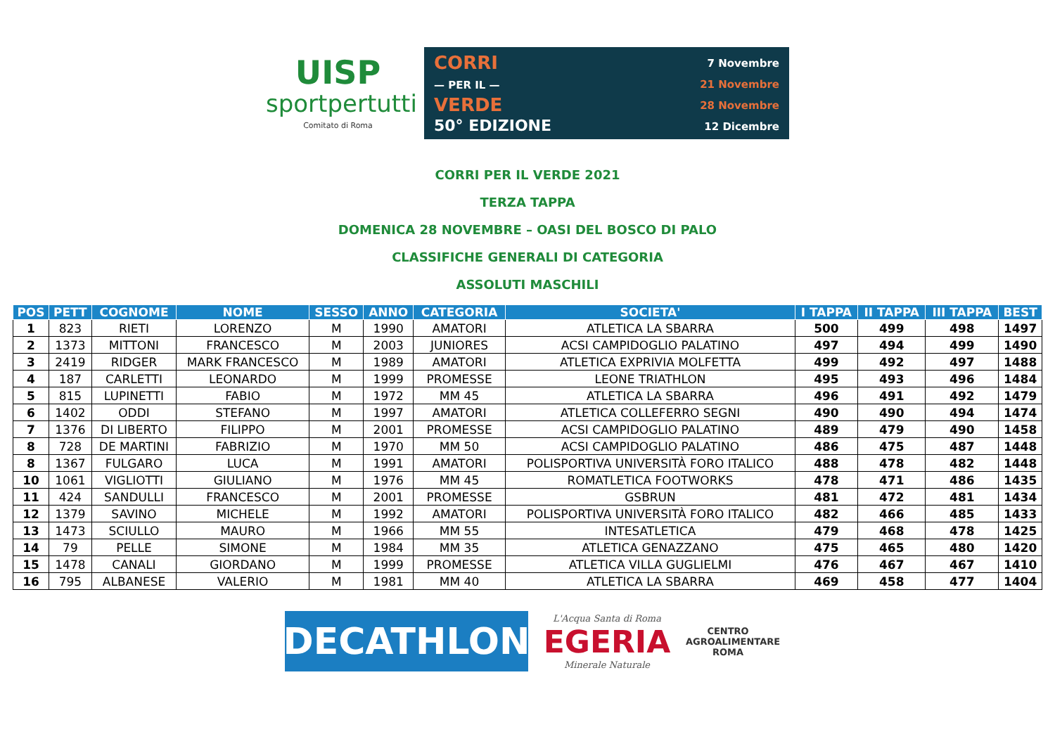UISP
sportpertutti
Comitato di Roma
CORRI
— PER IL —
VERDE
50° EDIZIONE
7 Novembre
21 Novembre
28 Novembre
12 Dicembre
CORRI PER IL VERDE 2021
TERZA TAPPA
DOMENICA 28 NOVEMBRE – OASI DEL BOSCO DI PALO
CLASSIFICHE GENERALI DI CATEGORIA
ASSOLUTI MASCHILI
| POS | PETT | COGNOME | NOME | SESSO | ANNO | CATEGORIA | SOCIETA' | I TAPPA | II TAPPA | III TAPPA | BEST |
| --- | --- | --- | --- | --- | --- | --- | --- | --- | --- | --- | --- |
| 1 | 823 | RIETI | LORENZO | M | 1990 | AMATORI | ATLETICA LA SBARRA | 500 | 499 | 498 | 1497 |
| 2 | 1373 | MITTONI | FRANCESCO | M | 2003 | JUNIORES | ACSI CAMPIDOGLIO PALATINO | 497 | 494 | 499 | 1490 |
| 3 | 2419 | RIDGER | MARK FRANCESCO | M | 1989 | AMATORI | ATLETICA EXPRIVIA MOLFETTA | 499 | 492 | 497 | 1488 |
| 4 | 187 | CARLETTI | LEONARDO | M | 1999 | PROMESSE | LEONE TRIATHLON | 495 | 493 | 496 | 1484 |
| 5 | 815 | LUPINETTI | FABIO | M | 1972 | MM 45 | ATLETICA LA SBARRA | 496 | 491 | 492 | 1479 |
| 6 | 1402 | ODDI | STEFANO | M | 1997 | AMATORI | ATLETICA COLLEFERRO SEGNI | 490 | 490 | 494 | 1474 |
| 7 | 1376 | DI LIBERTO | FILIPPO | M | 2001 | PROMESSE | ACSI CAMPIDOGLIO PALATINO | 489 | 479 | 490 | 1458 |
| 8 | 728 | DE MARTINI | FABRIZIO | M | 1970 | MM 50 | ACSI CAMPIDOGLIO PALATINO | 486 | 475 | 487 | 1448 |
| 8 | 1367 | FULGARO | LUCA | M | 1991 | AMATORI | POLISPORTIVA UNIVERSITÀ FORO ITALICO | 488 | 478 | 482 | 1448 |
| 10 | 1061 | VIGLIOTTI | GIULIANO | M | 1976 | MM 45 | ROMATLETICA FOOTWORKS | 478 | 471 | 486 | 1435 |
| 11 | 424 | SANDULLI | FRANCESCO | M | 2001 | PROMESSE | GSBRUN | 481 | 472 | 481 | 1434 |
| 12 | 1379 | SAVINO | MICHELE | M | 1992 | AMATORI | POLISPORTIVA UNIVERSITÀ FORO ITALICO | 482 | 466 | 485 | 1433 |
| 13 | 1473 | SCIULLO | MAURO | M | 1966 | MM 55 | INTESATLETICA | 479 | 468 | 478 | 1425 |
| 14 | 79 | PELLE | SIMONE | M | 1984 | MM 35 | ATLETICA GENAZZANO | 475 | 465 | 480 | 1420 |
| 15 | 1478 | CANALI | GIORDANO | M | 1999 | PROMESSE | ATLETICA VILLA GUGLIELMI | 476 | 467 | 467 | 1410 |
| 16 | 795 | ALBANESE | VALERIO | M | 1981 | MM 40 | ATLETICA LA SBARRA | 469 | 458 | 477 | 1404 |
DECATHLON
L'Acqua Santa di Roma
EGERIA
Minerale Naturale
CENTRO
AGROALIMENTARE
ROMA